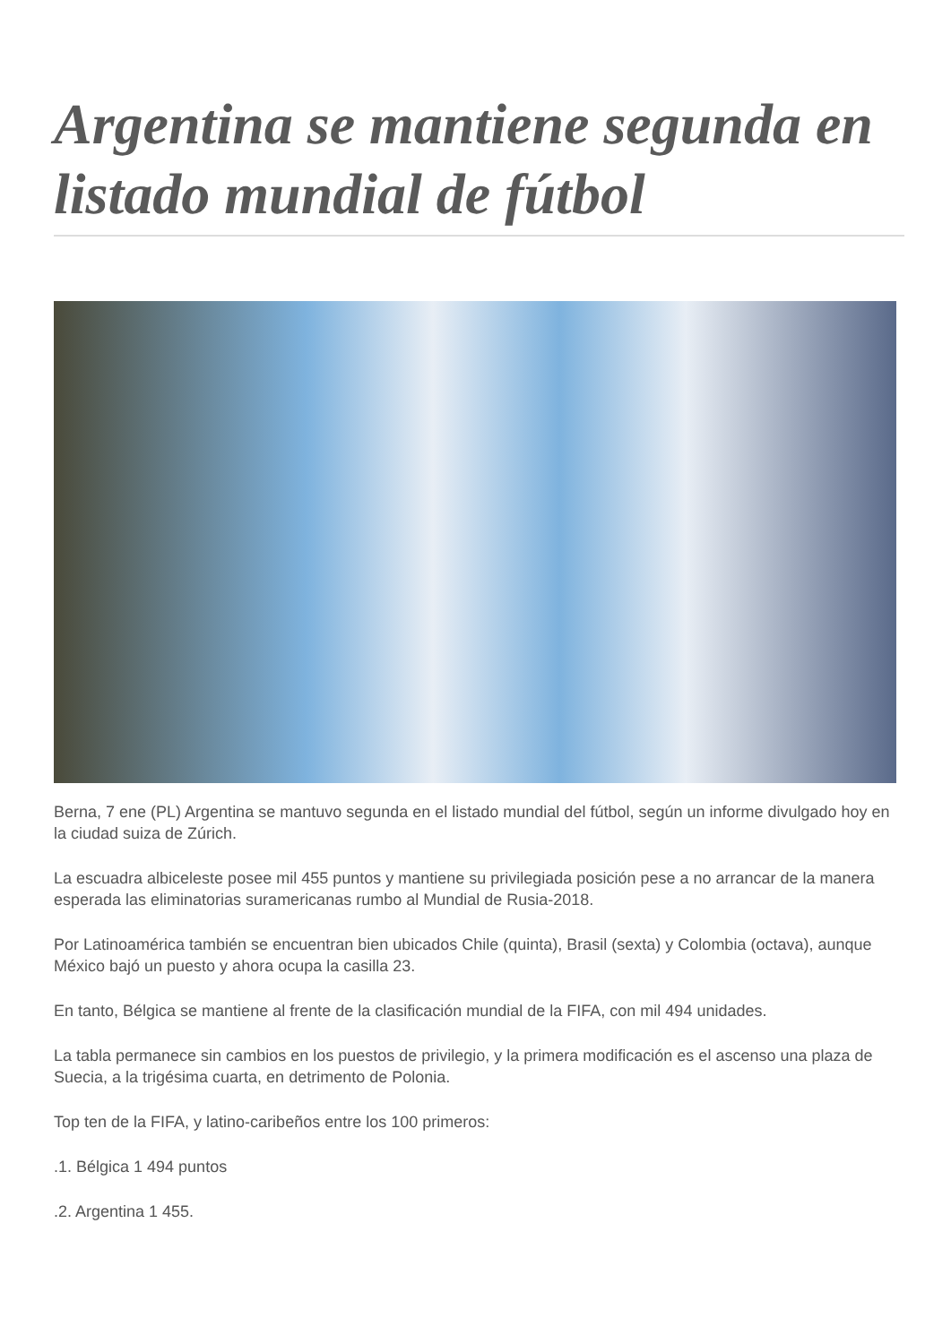Argentina se mantiene segunda en listado mundial de fútbol
Berna, 7 ene (PL) Argentina se mantuvo segunda en el listado mundial del fútbol, según un informe divulgado hoy en la ciudad suiza de Zúrich.
La escuadra albiceleste posee mil 455 puntos y mantiene su privilegiada posición pese a no arrancar de la manera esperada las eliminatorias suramericanas rumbo al Mundial de Rusia-2018.
Por Latinoamérica también se encuentran bien ubicados Chile (quinta), Brasil (sexta) y Colombia (octava), aunque México bajó un puesto y ahora ocupa la casilla 23.
En tanto, Bélgica se mantiene al frente de la clasificación mundial de la FIFA, con mil 494 unidades.
La tabla permanece sin cambios en los puestos de privilegio, y la primera modificación es el ascenso una plaza de Suecia, a la trigésima cuarta, en detrimento de Polonia.
Top ten de la FIFA, y latino-caribeños entre los 100 primeros:
.1. Bélgica 1 494 puntos
.2. Argentina 1 455.